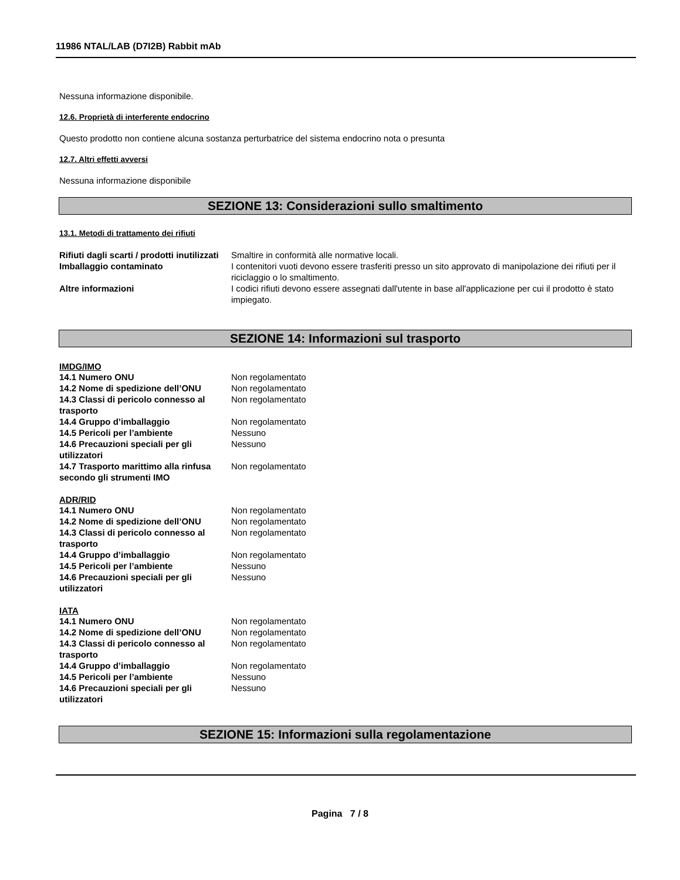11986 NTAL/LAB (D7I2B) Rabbit mAb
Nessuna informazione disponibile.
12.6. Proprietà di interferente endocrino
Questo prodotto non contiene alcuna sostanza perturbatrice del sistema endocrino nota o presunta
12.7. Altri effetti avversi
Nessuna informazione disponibile
SEZIONE 13: Considerazioni sullo smaltimento
13.1. Metodi di trattamento dei rifiuti
| Rifiuti dagli scarti / prodotti inutilizzati | Smaltire in conformità alle normative locali. |
| Imballaggio contaminato | I contenitori vuoti devono essere trasferiti presso un sito approvato di manipolazione dei rifiuti per il riciclaggio o lo smaltimento. |
| Altre informazioni | I codici rifiuti devono essere assegnati dall'utente in base all'applicazione per cui il prodotto è stato impiegato. |
SEZIONE 14: Informazioni sul trasporto
IMDG/IMO
| 14.1 Numero ONU | Non regolamentato |
| 14.2 Nome di spedizione dell’ONU | Non regolamentato |
| 14.3 Classi di pericolo connesso al trasporto | Non regolamentato |
| 14.4 Gruppo d’imballaggio | Non regolamentato |
| 14.5 Pericoli per l’ambiente | Nessuno |
| 14.6 Precauzioni speciali per gli utilizzatori | Nessuno |
| 14.7 Trasporto marittimo alla rinfusa secondo gli strumenti IMO | Non regolamentato |
ADR/RID
| 14.1 Numero ONU | Non regolamentato |
| 14.2 Nome di spedizione dell’ONU | Non regolamentato |
| 14.3 Classi di pericolo connesso al trasporto | Non regolamentato |
| 14.4 Gruppo d’imballaggio | Non regolamentato |
| 14.5 Pericoli per l’ambiente | Nessuno |
| 14.6 Precauzioni speciali per gli utilizzatori | Nessuno |
IATA
| 14.1 Numero ONU | Non regolamentato |
| 14.2 Nome di spedizione dell’ONU | Non regolamentato |
| 14.3 Classi di pericolo connesso al trasporto | Non regolamentato |
| 14.4 Gruppo d’imballaggio | Non regolamentato |
| 14.5 Pericoli per l’ambiente | Nessuno |
| 14.6 Precauzioni speciali per gli utilizzatori | Nessuno |
SEZIONE 15: Informazioni sulla regolamentazione
Pagina 7 / 8